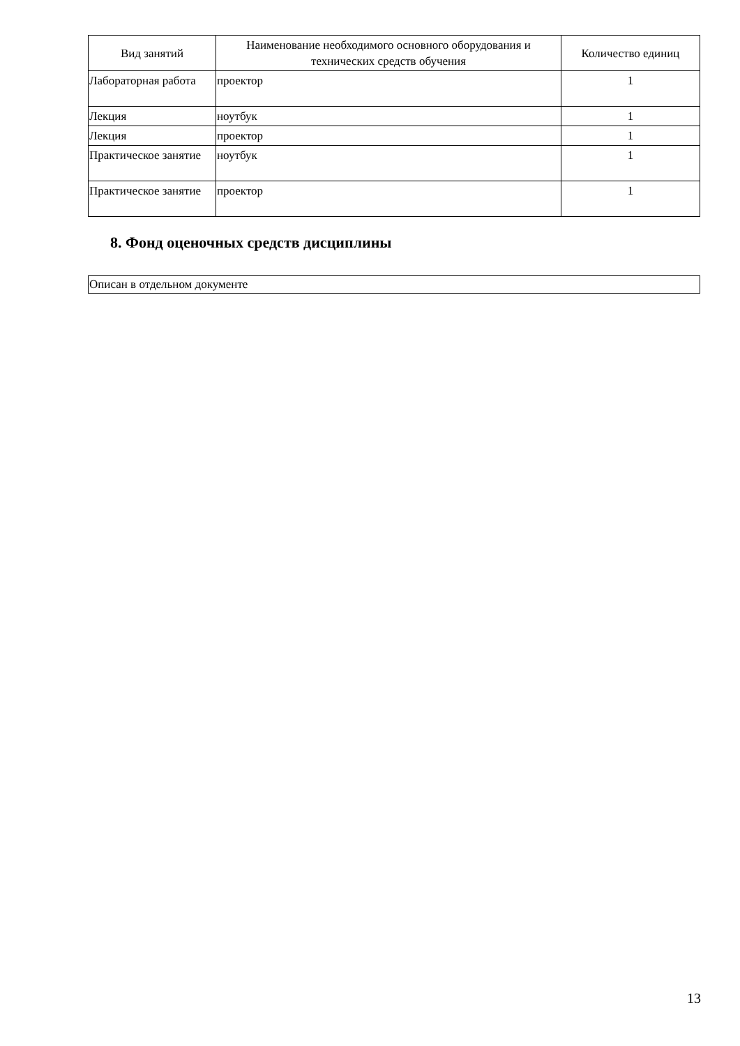| Вид занятий | Наименование необходимого основного оборудования и технических средств обучения | Количество единиц |
| --- | --- | --- |
| Лабораторная работа | проектор | 1 |
| Лекция | ноутбук | 1 |
| Лекция | проектор | 1 |
| Практическое занятие | ноутбук | 1 |
| Практическое занятие | проектор | 1 |
8. Фонд оценочных средств дисциплины
| Описан в отдельном документе |
13